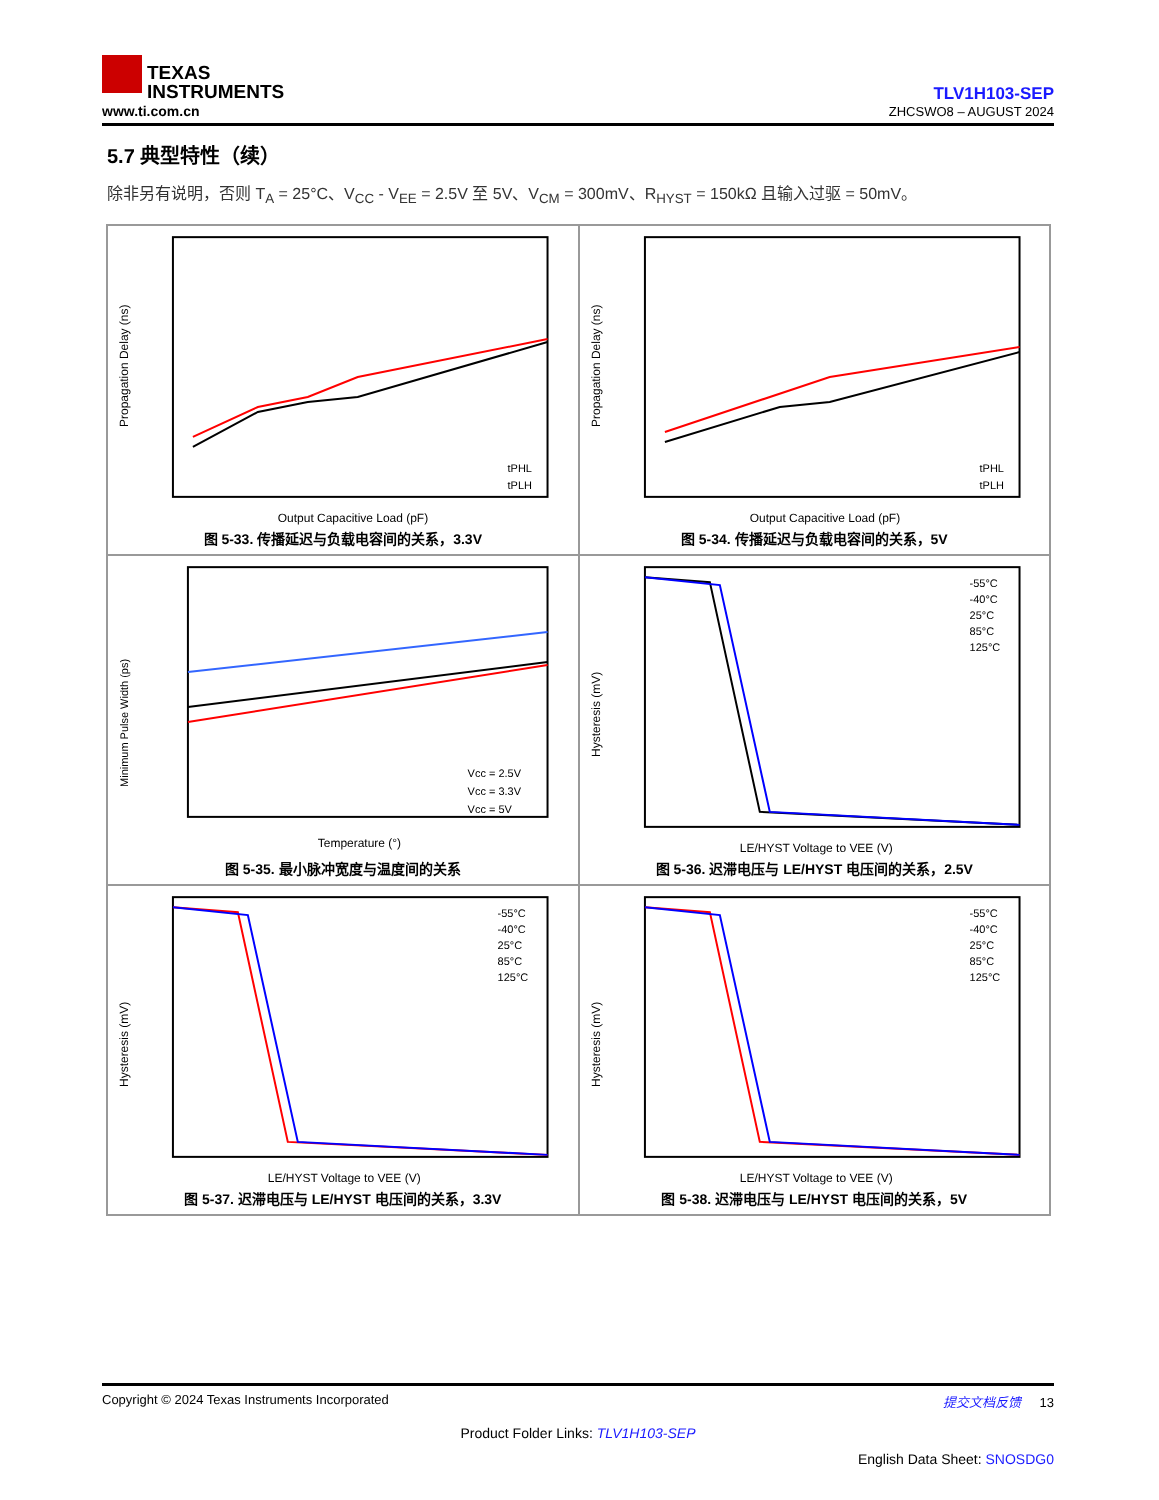TEXAS
INSTRUMENTS
www.ti.com.cn
TLV1H103-SEP
ZHCSWO8 – AUGUST 2024
5.7 典型特性（续）
除非另有说明，否则 T<sub>A</sub> = 25°C、V<sub>CC</sub> - V<sub>EE</sub> = 2.5V 至 5V、V<sub>CM</sub> = 300mV、R<sub>HYST</sub> = 150kΩ 且输入过驱 = 50mV。
Propagation Delay (ns)
tPHL
tPLH
Output Capacitive Load (pF)
图 5-33. 传播延迟与负载电容间的关系，3.3V
Propagation Delay (ns)
tPHL
tPLH
Output Capacitive Load (pF)
图 5-34. 传播延迟与负载电容间的关系，5V
Minimum Pulse Width (ps)
Vcc = 2.5V
Vcc = 3.3V
Vcc = 5V
Temperature (°)
图 5-35. 最小脉冲宽度与温度间的关系
Hysteresis (mV)
-55°C
-40°C
25°C
85°C
125°C
LE/HYST Voltage to VEE (V)
图 5-36. 迟滞电压与 LE/HYST 电压间的关系，2.5V
Hysteresis (mV)
-55°C
-40°C
25°C
85°C
125°C
LE/HYST Voltage to VEE (V)
图 5-37. 迟滞电压与 LE/HYST 电压间的关系，3.3V
Hysteresis (mV)
-55°C
-40°C
25°C
85°C
125°C
LE/HYST Voltage to VEE (V)
图 5-38. 迟滞电压与 LE/HYST 电压间的关系，5V
Copyright © 2024 Texas Instruments Incorporated 提交文档反馈 13
Product Folder Links: TLV1H103-SEP
English Data Sheet: SNOSDG0